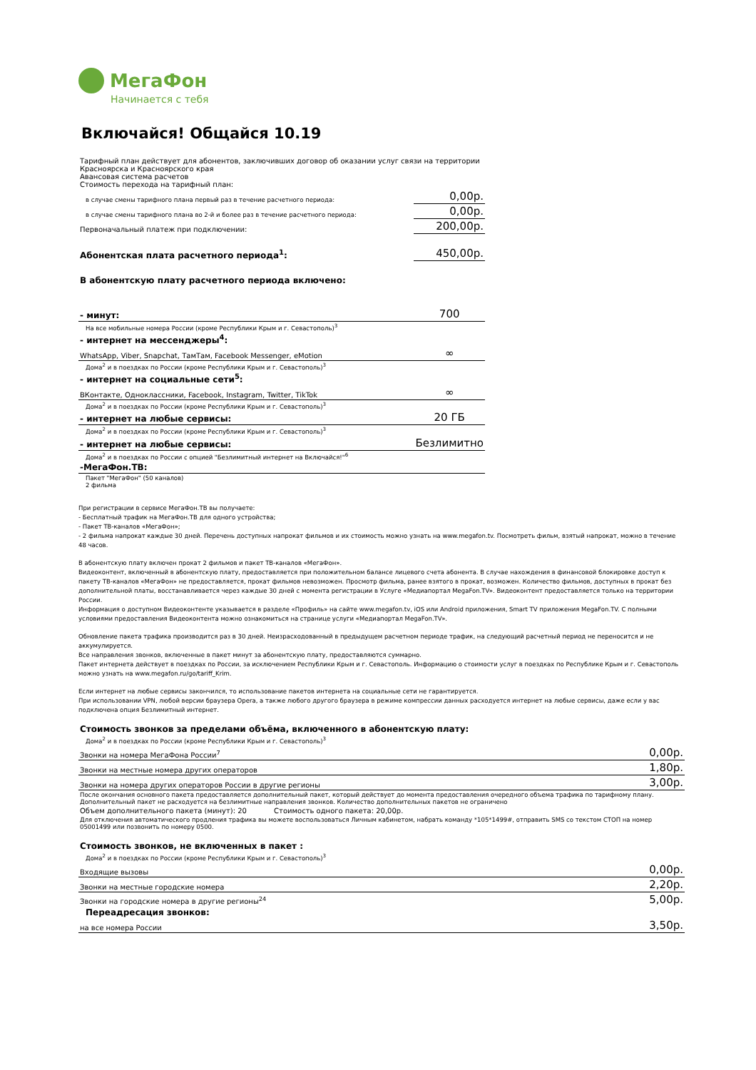МегаФон
Начинается с тебя
Включайся! Общайся 10.19
| Тарифный план действует для абонентов, заключивших договор об оказании услуг связи на территории Красноярска и Красноярского края Авансовая система расчетов Стоимость перехода на тарифный план: | |
| в случае смены тарифного плана первый раз в течение расчетного периода: | 0,00р. |
| в случае смены тарифного плана во 2-й и более раз в течение расчетного периода: | 0,00р. |
| Первоначальный платеж при подключении: | 200,00р. |
| Абонентская плата расчетного периода<sup>1</sup>: | 450,00р. |
| В абонентскую плату расчетного периода включено: | |
| - минут: | 700 |
| На все мобильные номера России (кроме Республики Крым и г. Севастополь)<sup>3</sup> | |
| - интернет на мессенджеры<sup>4</sup>: | |
| WhatsApp, Viber, Snapchat, ТамТам, Facebook Messenger, eMotion | ∞ |
| Дома<sup>2</sup> и в поездках по России (кроме Республики Крым и г. Севастополь)<sup>3</sup> | |
| - интернет на социальные сети<sup>5</sup>: | |
| ВКонтакте, Одноклассники, Facebook, Instagram, Twitter, TikTok | ∞ |
| Дома<sup>2</sup> и в поездках по России (кроме Республики Крым и г. Севастополь)<sup>3</sup> | |
| - интернет на любые сервисы: | 20 ГБ |
| Дома<sup>2</sup> и в поездках по России (кроме Республики Крым и г. Севастополь)<sup>3</sup> | |
| - интернет на любые сервисы: | Безлимитно |
| Дома<sup>2</sup> и в поездках по России с опцией "Безлимитный интернет на Включайся!"<sup>6</sup> | |
| -МегаФон.ТВ: | |
| Пакет "МегаФон" (50 каналов) 2 фильма | |
При регистрации в сервисе МегаФон.ТВ вы получаете:
- Бесплатный трафик на МегаФон.ТВ для одного устройства;
- Пакет ТВ-каналов «МегаФон»;
- 2 фильма напрокат каждые 30 дней. Перечень доступных напрокат фильмов и их стоимость можно узнать на www.megafon.tv. Посмотреть фильм, взятый напрокат, можно в течение 48 часов.
В абонентскую плату включен прокат 2 фильмов и пакет ТВ-каналов «МегаФон».
Видеоконтент, включенный в абонентскую плату, предоставляется при положительном балансе лицевого счета абонента. В случае нахождения в финансовой блокировке доступ к пакету ТВ-каналов «МегаФон» не предоставляется, прокат фильмов невозможен. Просмотр фильма, ранее взятого в прокат, возможен. Количество фильмов, доступных в прокат без дополнительной платы, восстанавливается через каждые 30 дней с момента регистрации в Услуге «Медиапортал MegaFon.TV». Видеоконтент предоставляется только на территории России.
Информация о доступном Видеоконтенте указывается в разделе «Профиль» на сайте www.megafon.tv, iOS или Android приложения, Smart TV приложения MegaFon.TV. С полными условиями предоставления Видеоконтента можно ознакомиться на странице услуги «Медиапортал MegaFon.TV».
Обновление пакета трафика производится раз в 30 дней. Неизрасходованный в предыдущем расчетном периоде трафик, на следующий расчетный период не переносится и не аккумулируется.
Все направления звонков, включенные в пакет минут за абонентскую плату, предоставляются суммарно.
Пакет интернета действует в поездках по России, за исключением Республики Крым и г. Севастополь. Информацию о стоимости услуг в поездках по Республике Крым и г. Севастополь можно узнать на www.megafon.ru/go/tariff_Krim.
Если интернет на любые сервисы закончился, то использование пакетов интернета на социальные сети не гарантируется.
При использовании VPN, любой версии браузера Opera, а также любого другого браузера в режиме компрессии данных расходуется интернет на любые сервисы, даже если у вас подключена опция Безлимитный интернет.
| Стоимость звонков за пределами объёма, включенного в абонентскую плату: | |
| Дома<sup>2</sup> и в поездках по России (кроме Республики Крым и г. Севастополь)<sup>3</sup> | |
| Звонки на номера МегаФона России<sup>7</sup> | 0,00р. |
| Звонки на местные номера других операторов | 1,80р. |
| Звонки на номера других операторов России в другие регионы | 3,00р. |
| После окончания основного пакета предоставляется дополнительный пакет, который действует до момента предоставления очередного объема трафика по тарифному плану. Дополнительный пакет не расходуется на безлимитные направления звонков. Количество дополнительных пакетов не ограничено | |
| Объем дополнительного пакета (минут): 20 Стоимость одного пакета: 20,00р. | |
| Для отключения автоматического продления трафика вы можете воспользоваться Личным кабинетом, набрать команду *105*1499#, отправить SMS со текстом СТОП на номер 05001499 или позвонить по номеру 0500. | |
| Стоимость звонков, не включенных в пакет : | |
| Дома<sup>2</sup> и в поездках по России (кроме Республики Крым и г. Севастополь)<sup>3</sup> | |
| Входящие вызовы | 0,00р. |
| Звонки на местные городские номера | 2,20р. |
| Звонки на городские номера в другие регионы<sup>24</sup> | 5,00р. |
| Переадресация звонков: | |
| на все номера России | 3,50р. |